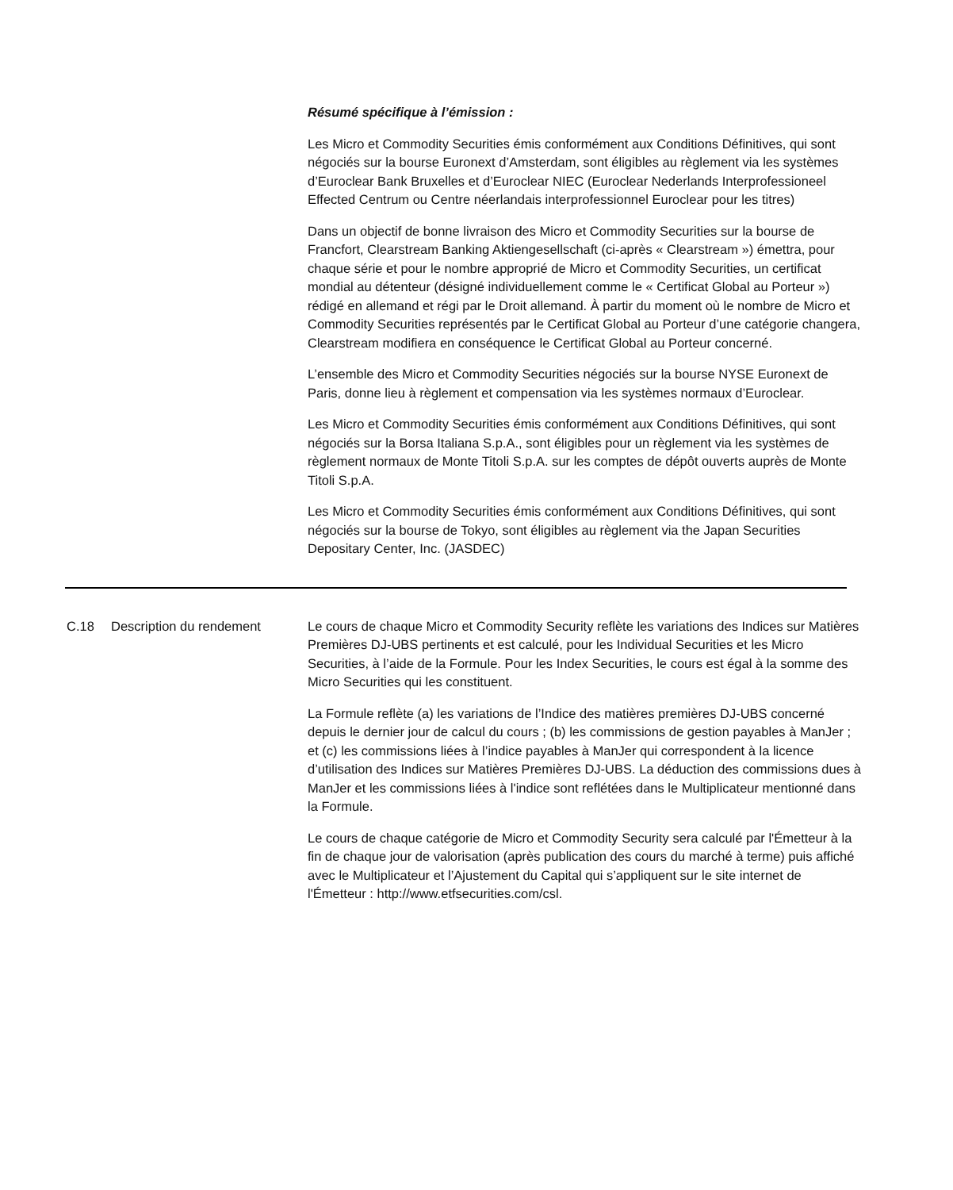Résumé spécifique à l’émission :
Les Micro et Commodity Securities émis conformément aux Conditions Définitives, qui sont négociés sur la bourse Euronext d’Amsterdam, sont éligibles au règlement via les systèmes d’Euroclear Bank Bruxelles et d’Euroclear NIEC (Euroclear Nederlands Interprofessioneel Effected Centrum ou Centre néerlandais interprofessionnel Euroclear pour les titres)
Dans un objectif de bonne livraison des Micro et Commodity Securities sur la bourse de Francfort, Clearstream Banking Aktiengesellschaft (ci-après « Clearstream ») émettra, pour chaque série et pour le nombre approprié de Micro et Commodity Securities, un certificat mondial au détenteur (désigné individuellement comme le « Certificat Global au Porteur ») rédigé en allemand et régi par le Droit allemand. À partir du moment où le nombre de Micro et Commodity Securities représentés par le Certificat Global au Porteur d’une catégorie changera, Clearstream modifiera en conséquence le Certificat Global au Porteur concerné.
L’ensemble des Micro et Commodity Securities négociés sur la bourse NYSE Euronext de Paris, donne lieu à règlement et compensation via les systèmes normaux d’Euroclear.
Les Micro et Commodity Securities émis conformément aux Conditions Définitives, qui sont négociés sur la Borsa Italiana S.p.A., sont éligibles pour un règlement via les systèmes de règlement normaux de Monte Titoli S.p.A. sur les comptes de dépôt ouverts auprès de Monte Titoli S.p.A.
Les Micro et Commodity Securities émis conformément aux Conditions Définitives, qui sont négociés sur la bourse de Tokyo, sont éligibles au règlement via the Japan Securities Depositary Center, Inc. (JASDEC)
C.18 Description du rendement Le cours de chaque Micro et Commodity Security reflète les variations des Indices sur Matières Premières DJ-UBS pertinents et est calculé, pour les Individual Securities et les Micro Securities, à l’aide de la Formule. Pour les Index Securities, le cours est égal à la somme des Micro Securities qui les constituent.
La Formule reflète (a) les variations de l’Indice des matières premières DJ-UBS concerné depuis le dernier jour de calcul du cours ; (b) les commissions de gestion payables à ManJer ; et (c) les commissions liées à l’indice payables à ManJer qui correspondent à la licence d’utilisation des Indices sur Matières Premières DJ-UBS. La déduction des commissions dues à ManJer et les commissions liées à l'indice sont reflétées dans le Multiplicateur mentionné dans la Formule.
Le cours de chaque catégorie de Micro et Commodity Security sera calculé par l'Émetteur à la fin de chaque jour de valorisation (après publication des cours du marché à terme) puis affiché avec le Multiplicateur et l’Ajustement du Capital qui s’appliquent sur le site internet de l'Émetteur : http://www.etfsecurities.com/csl.